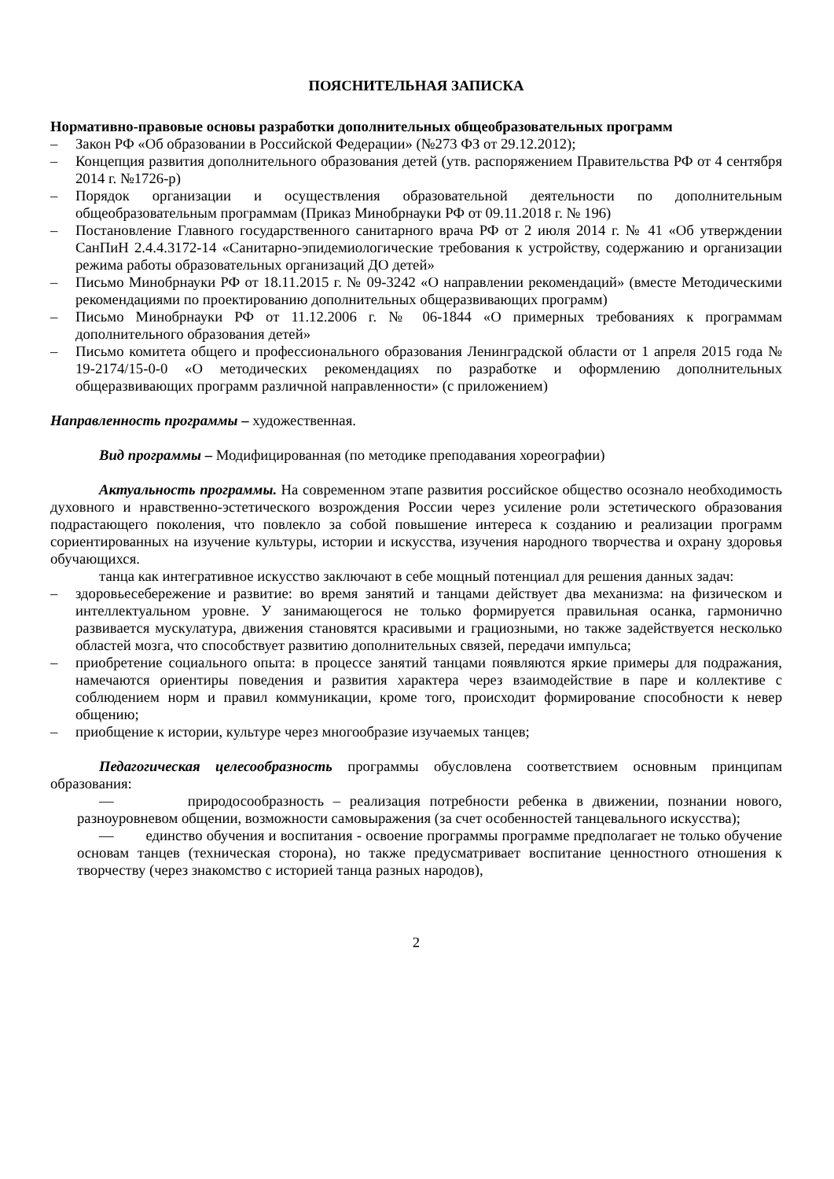ПОЯСНИТЕЛЬНАЯ ЗАПИСКА
Нормативно-правовые основы разработки дополнительных общеобразовательных программ
– Закон РФ «Об образовании в Российской Федерации» (№273 ФЗ от 29.12.2012);
– Концепция развития дополнительного образования детей (утв. распоряжением Правительства РФ от 4 сентября 2014 г. №1726-р)
– Порядок организации и осуществления образовательной деятельности по дополнительным общеобразовательным программам (Приказ Минобрнауки РФ от 09.11.2018 г. № 196)
– Постановление Главного государственного санитарного врача РФ от 2 июля 2014 г. № 41 «Об утверждении СанПиН 2.4.4.3172-14 «Санитарно-эпидемиологические требования к устройству, содержанию и организации режима работы образовательных организаций ДО детей»
– Письмо Минобрнауки РФ от 18.11.2015 г. № 09-3242 «О направлении рекомендаций» (вместе Методическими рекомендациями по проектированию дополнительных общеразвивающих программ)
– Письмо Минобрнауки РФ от 11.12.2006 г. № 06-1844 «О примерных требованиях к программам дополнительного образования детей»
– Письмо комитета общего и профессионального образования Ленинградской области от 1 апреля 2015 года № 19-2174/15-0-0 «О методических рекомендациях по разработке и оформлению дополнительных общеразвивающих программ различной направленности» (с приложением)
Направленность программы – художественная.
Вид программы – Модифицированная (по методике преподавания хореографии)
Актуальность программы. На современном этапе развития российское общество осознало необходимость духовного и нравственно-эстетического возрождения России через усиление роли эстетического образования подрастающего поколения, что повлекло за собой повышение интереса к созданию и реализации программ сориентированных на изучение культуры, истории и искусства, изучения народного творчества и охрану здоровья обучающихся.
танца как интегративное искусство заключают в себе мощный потенциал для решения данных задач:
– здоровьесебережение и развитие: во время занятий и танцами действует два механизма: на физическом и интеллектуальном уровне. У занимающегося не только формируется правильная осанка, гармонично развивается мускулатура, движения становятся красивыми и грациозными, но также задействуется несколько областей мозга, что способствует развитию дополнительных связей, передачи импульса;
– приобретение социального опыта: в процессе занятий танцами появляются яркие примеры для подражания, намечаются ориентиры поведения и развития характера через взаимодействие в паре и коллективе с соблюдением норм и правил коммуникации, кроме того, происходит формирование способности к невер общению;
– приобщение к истории, культуре через многообразие изучаемых танцев;
Педагогическая целесообразность программы обусловлена соответствием основным принципам образования:
— природосообразность – реализация потребности ребенка в движении, познании нового, разноуровневом общении, возможности самовыражения (за счет особенностей танцевального искусства);
— единство обучения и воспитания - освоение программы программе предполагает не только обучение основам танцев (техническая сторона), но также предусматривает воспитание ценностного отношения к творчеству (через знакомство с историей танца разных народов),
2